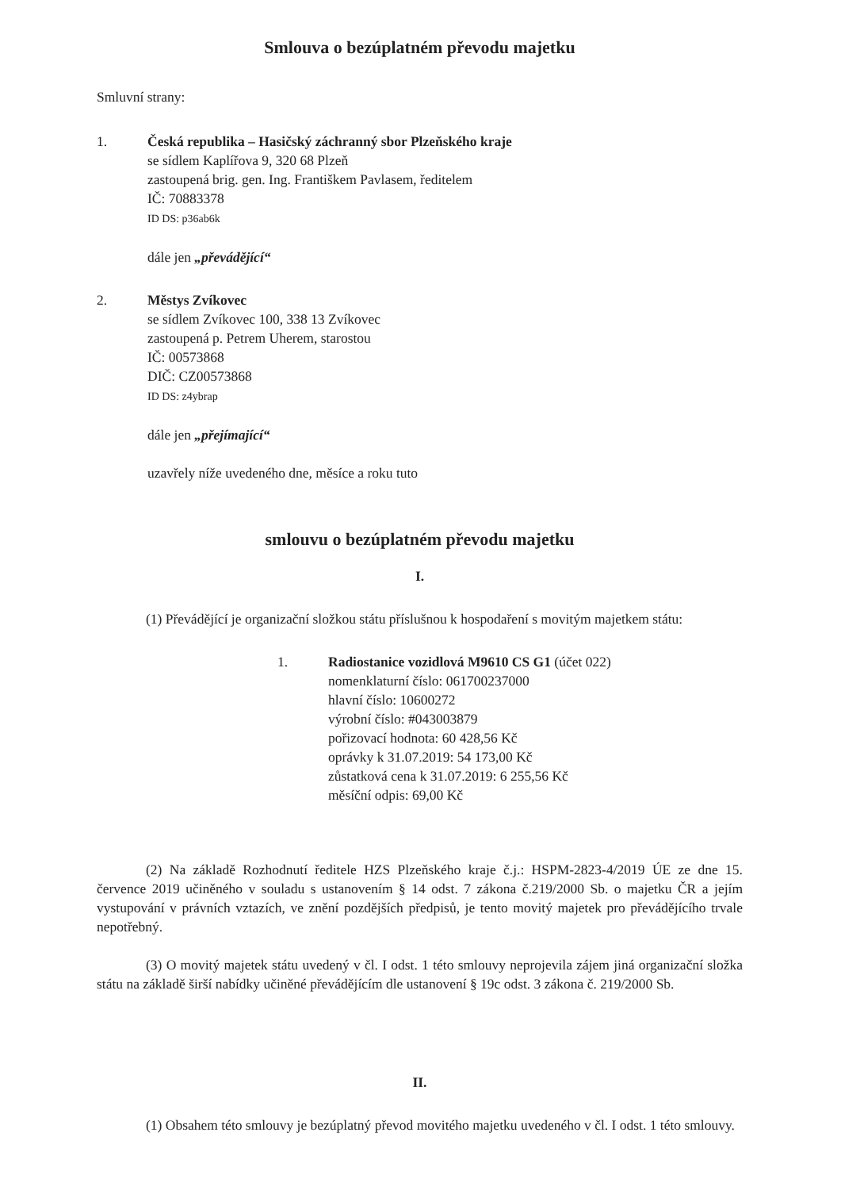Smlouva o bezúplatném převodu majetku
Smluvní strany:
1. Česká republika – Hasičský záchranný sbor Plzeňského kraje
se sídlem Kaplířova 9, 320 68 Plzeň
zastoupená brig. gen. Ing. Františkem Pavlasem, ředitelem
IČ: 70883378
ID DS: p36ab6k
dále jen „převádějící“
2. Městys Zvíkovec
se sídlem Zvíkovec 100, 338 13 Zvíkovec
zastoupená p. Petrem Uherem, starostou
IČ: 00573868
DIČ: CZ00573868
ID DS: z4ybrap
dále jen „přejímající“
uzavřely níže uvedeného dne, měsíce a roku tuto
smlouvu o bezúplatném převodu majetku
I.
(1) Převádějící je organizační složkou státu příslušnou k hospodaření s movitým majetkem státu:
1. Radiostanice vozidlová M9610 CS G1 (účet 022)
nomenklaturní číslo: 061700237000
hlavní číslo: 10600272
výrobní číslo: #043003879
pořizovací hodnota: 60 428,56 Kč
oprávky k 31.07.2019: 54 173,00 Kč
zůstatková cena k 31.07.2019: 6 255,56 Kč
měsíční odpis: 69,00 Kč
(2) Na základě Rozhodnutí ředitele HZS Plzeňského kraje č.j.: HSPM-2823-4/2019 ÚE ze dne 15. července 2019 učiněného v souladu s ustanovením § 14 odst. 7 zákona č.219/2000 Sb. o majetku ČR a jejím vystupování v právních vztazích, ve znění pozdějších předpisů, je tento movitý majetek pro převádějícího trvale nepotřebný.
(3) O movitý majetek státu uvedený v čl. I odst. 1 této smlouvy neprojevila zájem jiná organizační složka státu na základě širší nabídky učiněné převádějícím dle ustanovení § 19c odst. 3 zákona č. 219/2000 Sb.
II.
(1) Obsahem této smlouvy je bezúplatný převod movitého majetku uvedeného v čl. I odst. 1 této smlouvy.